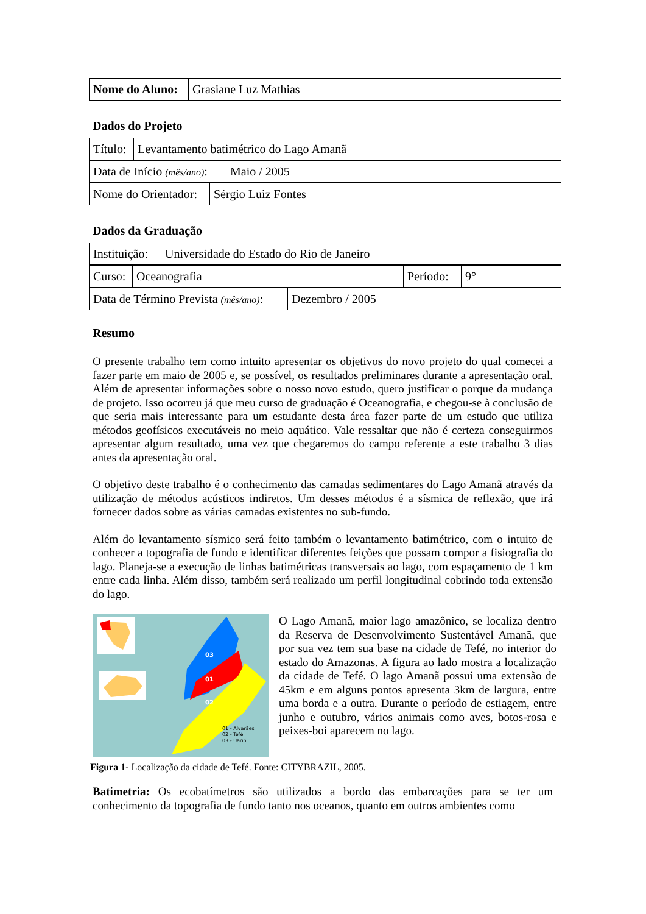| Nome do Aluno: | Grasiane Luz Mathias |
Dados do Projeto
| Título: | Levantamento batimétrico do Lago Amanã |
| Data de Início (mês/ano) : | Maio / 2005 |
| Nome do Orientador: | Sérgio Luiz Fontes |
Dados da Graduação
| Instituição: | Universidade do Estado do Rio de Janeiro |
| Curso: | Oceanografia | Período: | 9° |
| Data de Término Prevista (mês/ano) : | Dezembro / 2005 |
Resumo
O presente trabalho tem como intuito apresentar os objetivos do novo projeto do qual comecei a fazer parte em maio de 2005 e, se possível, os resultados preliminares durante a apresentação oral. Além de apresentar informações sobre o nosso novo estudo, quero justificar o porque da mudança de projeto. Isso ocorreu já que meu curso de graduação é Oceanografia, e chegou-se à conclusão de que seria mais interessante para um estudante desta área fazer parte de um estudo que utiliza métodos geofísicos executáveis no meio aquático. Vale ressaltar que não é certeza conseguirmos apresentar algum resultado, uma vez que chegaremos do campo referente a este trabalho 3 dias antes da apresentação oral.
O objetivo deste trabalho é o conhecimento das camadas sedimentares do Lago Amanã através da utilização de métodos acústicos indiretos. Um desses métodos é a sísmica de reflexão, que irá fornecer dados sobre as várias camadas existentes no sub-fundo.
Além do levantamento sísmico será feito também o levantamento batimétrico, com o intuito de conhecer a topografia de fundo e identificar diferentes feições que possam compor a fisiografia do lago. Planeja-se a execução de linhas batimétricas transversais ao lago, com espaçamento de 1 km entre cada linha. Além disso, também será realizado um perfil longitudinal cobrindo toda extensão do lago.
03
01
02
01 - Alvarães
02 - Tefé
03 - Uarini
O Lago Amanã, maior lago amazônico, se localiza dentro da Reserva de Desenvolvimento Sustentável Amanã, que por sua vez tem sua base na cidade de Tefé, no interior do estado do Amazonas. A figura ao lado mostra a localização da cidade de Tefé. O lago Amanã possui uma extensão de 45km e em alguns pontos apresenta 3km de largura, entre uma borda e a outra. Durante o período de estiagem, entre junho e outubro, vários animais como aves, botos-rosa e peixes-boi aparecem no lago.
Figura 1- Localização da cidade de Tefé. Fonte: CITYBRAZIL, 2005.
Batimetria: Os ecobatímetros são utilizados a bordo das embarcações para se ter um conhecimento da topografia de fundo tanto nos oceanos, quanto em outros ambientes como